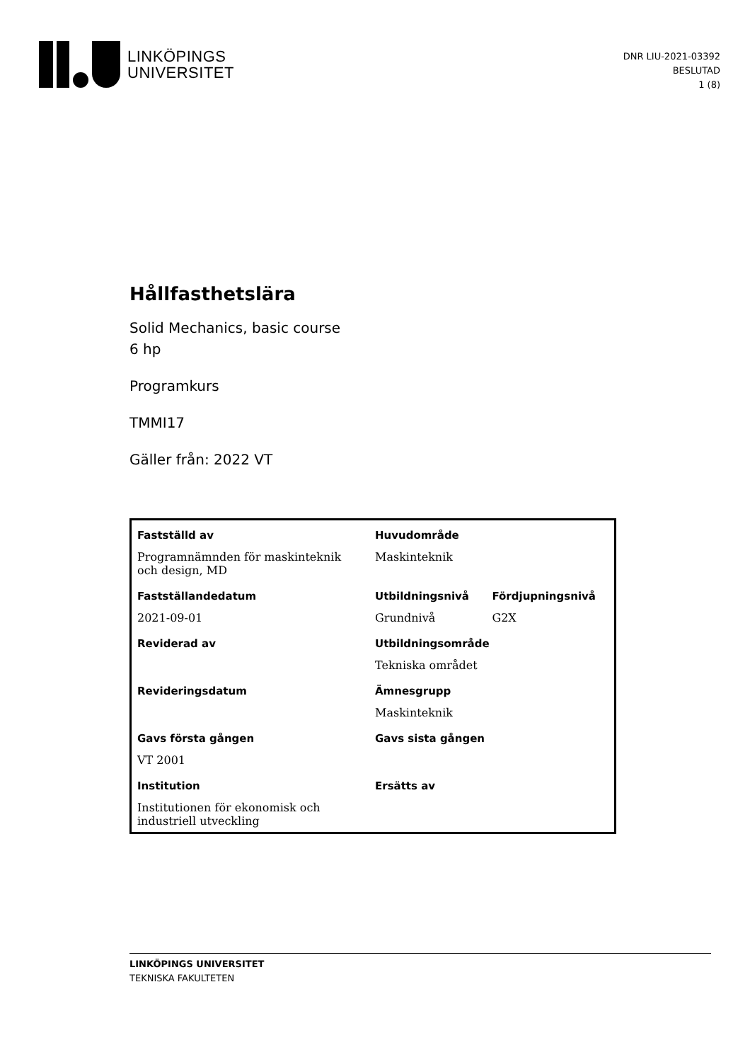LINKÖPINGS
UNIVERSITET
DNR LIU-2021-03392
BESLUTAD
1 (8)
Hållfasthetslära
Solid Mechanics, basic course
6 hp
Programkurs
TMMI17
Gäller från: 2022 VT
| Fastställd av | Huvudområde | |
| --- | --- | --- |
| Programnämnden för maskinteknik och design, MD | Maskinteknik | |
| Fastställandedatum | Utbildningsnivå | Fördjupningsnivå |
| 2021-09-01 | Grundnivå | G2X |
| Reviderad av | Utbildningsområde | |
| | Tekniska området | |
| Revideringsdatum | Ämnesgrupp | |
| | Maskinteknik | |
| Gavs första gången | Gavs sista gången | |
| VT 2001 | | |
| Institution | Ersätts av | |
| Institutionen för ekonomisk och industriell utveckling | | |
LINKÖPINGS UNIVERSITET
TEKNISKA FAKULTETEN